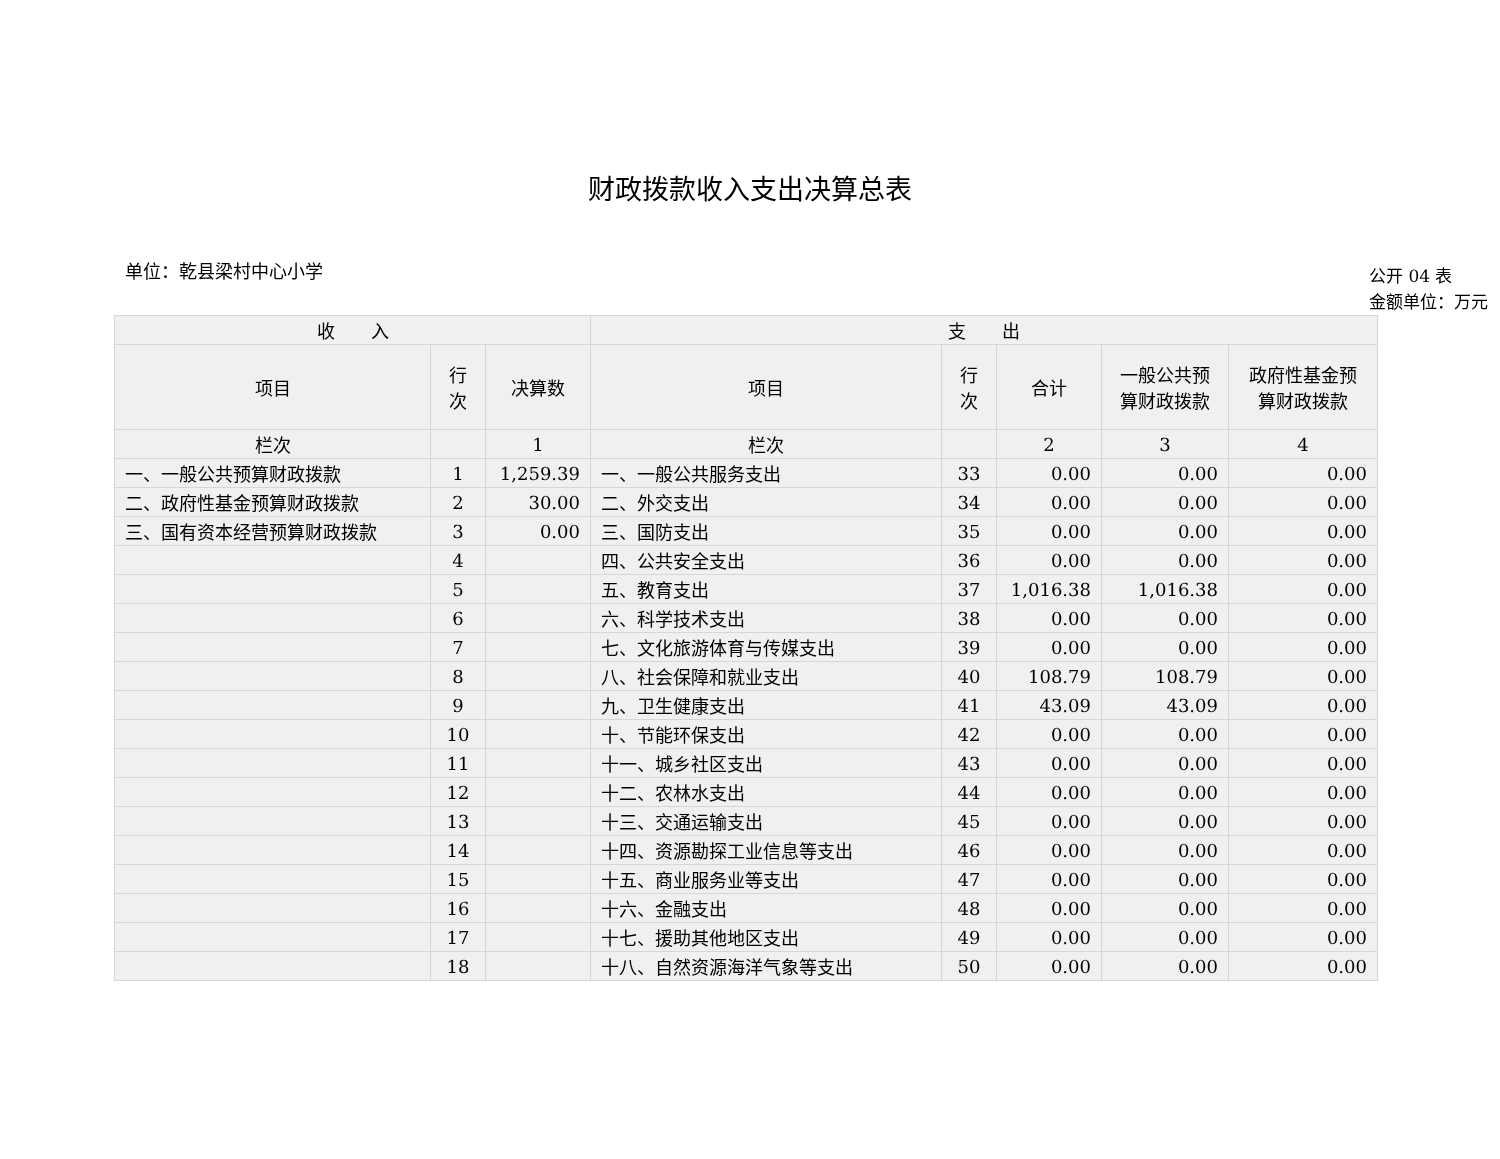财政拨款收入支出决算总表
单位：乾县梁村中心小学
公开 04 表
金额单位：万元
| 收 入 | | | 支 出 | | | | |
| --- | --- | --- | --- | --- | --- | --- | --- |
| 项目 | 行 次 | 决算数 | 项目 | 行 次 | 合计 | 一般公共预 算财政拨款 | 政府性基金预 算财政拨款 |
| 栏次 | | 1 | 栏次 | | 2 | 3 | 4 |
| 一、一般公共预算财政拨款 | 1 | 1,259.39 | 一、一般公共服务支出 | 33 | 0.00 | 0.00 | 0.00 |
| 二、政府性基金预算财政拨款 | 2 | 30.00 | 二、外交支出 | 34 | 0.00 | 0.00 | 0.00 |
| 三、国有资本经营预算财政拨款 | 3 | 0.00 | 三、国防支出 | 35 | 0.00 | 0.00 | 0.00 |
| | 4 | | 四、公共安全支出 | 36 | 0.00 | 0.00 | 0.00 |
| | 5 | | 五、教育支出 | 37 | 1,016.38 | 1,016.38 | 0.00 |
| | 6 | | 六、科学技术支出 | 38 | 0.00 | 0.00 | 0.00 |
| | 7 | | 七、文化旅游体育与传媒支出 | 39 | 0.00 | 0.00 | 0.00 |
| | 8 | | 八、社会保障和就业支出 | 40 | 108.79 | 108.79 | 0.00 |
| | 9 | | 九、卫生健康支出 | 41 | 43.09 | 43.09 | 0.00 |
| | 10 | | 十、节能环保支出 | 42 | 0.00 | 0.00 | 0.00 |
| | 11 | | 十一、城乡社区支出 | 43 | 0.00 | 0.00 | 0.00 |
| | 12 | | 十二、农林水支出 | 44 | 0.00 | 0.00 | 0.00 |
| | 13 | | 十三、交通运输支出 | 45 | 0.00 | 0.00 | 0.00 |
| | 14 | | 十四、资源勘探工业信息等支出 | 46 | 0.00 | 0.00 | 0.00 |
| | 15 | | 十五、商业服务业等支出 | 47 | 0.00 | 0.00 | 0.00 |
| | 16 | | 十六、金融支出 | 48 | 0.00 | 0.00 | 0.00 |
| | 17 | | 十七、援助其他地区支出 | 49 | 0.00 | 0.00 | 0.00 |
| | 18 | | 十八、自然资源海洋气象等支出 | 50 | 0.00 | 0.00 | 0.00 |